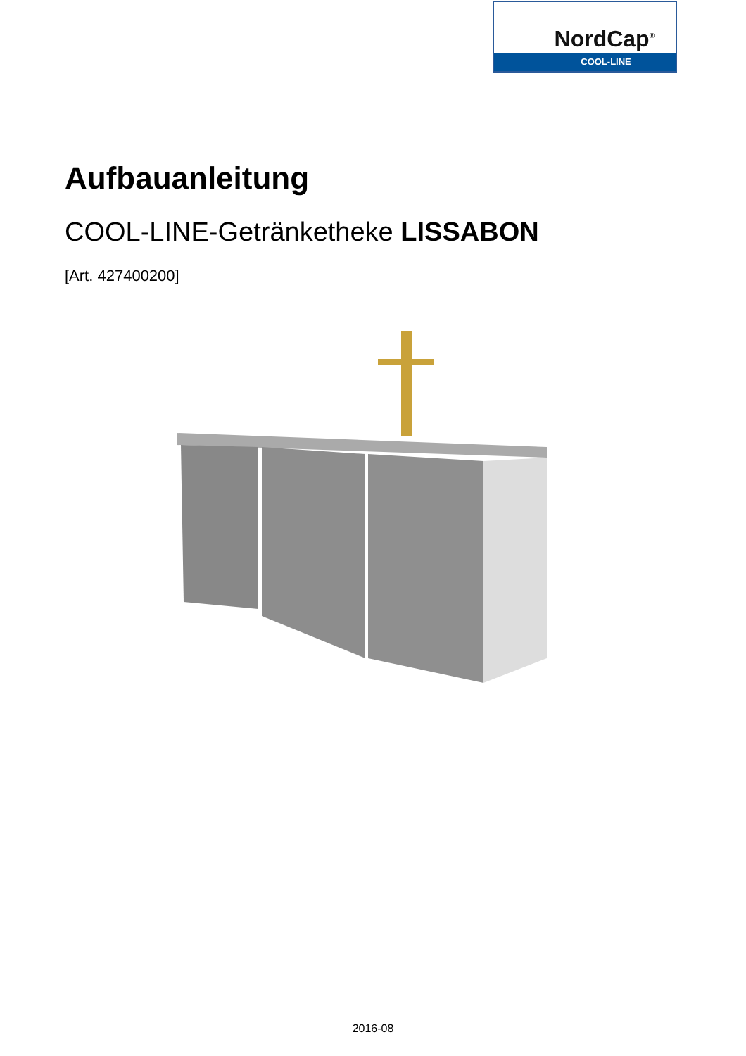NordCap<sup>®</sup>
COOL-LINE
Aufbauanleitung
COOL-LINE-Getränketheke LISSABON
[Art. 427400200]
2016-08